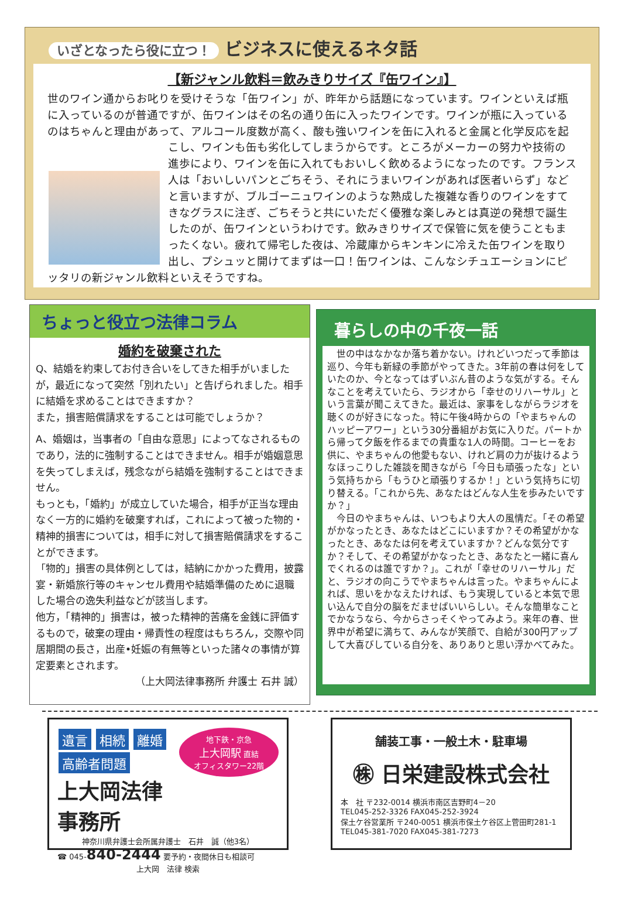いざとなったら役に立つ！ ビジネスに使えるネタ話
【新ジャンル飲料＝飲みきりサイズ『缶ワイン』】
世のワイン通からお叱りを受けそうな「缶ワイン」が、昨年から話題になっています。ワインといえば瓶に入っているのが普通ですが、缶ワインはその名の通り缶に入ったワインです。ワインが瓶に入っているのはちゃんと理由があって、アルコール度数が高く、酸も強いワインを缶に入れると金属と 化学反応を起こし、ワインも缶も劣化してしまうからです。ところがメーカーの努力や技術の進歩により、ワインを缶に入れてもおいしく飲めるようになったのです。フランス人は「おいしいパンとごちそう、それにうまいワインがあれば医者いらず」などと言いますが、ブルゴーニュワインのような熟成した複雑な香りのワインをすてきなグラスに注ぎ、ごちそうと共にいただく優雅な楽しみとは真逆の発想で誕生したのが、缶ワインというわけです。飲みきりサイズで保管に気を使うこともまったくない。疲れて帰宅した夜は、冷蔵庫からキンキンに冷えた缶ワインを取り出し、プシュッと開けてまずは一口！缶ワインは、こんなシチュエーションにピッタリの新ジャンル飲料といえそうですね。
ちょっと役立つ法律コラム
婚約を破棄された
Q、結婚を約束してお付き合いをしてきた相手がいましたが，最近になって突然「別れたい」と告げられました。相手に結婚を求めることはできますか？
また，損害賠償請求をすることは可能でしょうか？
A、婚姻は，当事者の「自由な意思」によってなされるものであり，法的に強制することはできません。相手が婚姻意思を失ってしまえば，残念ながら結婚を強制することはできません。
もっとも，「婚約」が成立していた場合，相手が正当な理由なく一方的に婚約を破棄すれば，これによって被った物的・精神的損害については，相手に対して損害賠償請求をすることができます。
「物的」損害の具体例としては，結納にかかった費用，披露宴・新婚旅行等のキャンセル費用や結婚準備のために退職した場合の逸失利益などが該当します。
他方，「精神的」損害は，被った精神的苦痛を金銭に評価するもので，破棄の理由・帰責性の程度はもちろん，交際や同居期間の長さ，出産•妊娠の有無等といった諸々の事情が算定要素とされます。
（上大岡法律事務所 弁護士 石井 誠）
暮らしの中の千夜一話
　世の中はなかなか落ち着かない。けれどいつだって季節は巡り、今年も新緑の季節がやってきた。3年前の春は何をしていたのか、今となってはずいぶん昔のような気がする。そんなことを考えていたら、ラジオから「幸せのリハーサル」という言葉が聞こえてきた。最近は、家事をしながらラジオを聴くのが好きになった。特に午後4時からの「やまちゃんのハッピーアワー」という30分番組がお気に入りだ。パートから帰って夕飯を作るまでの貴重な1人の時間。コーヒーをお供に、やまちゃんの他愛もない、けれど肩の力が抜けるようなほっこりした雑談を聞きながら「今日も頑張ったな」という気持ちから「もうひと頑張りするか！」という気持ちに切り替える。「これから先、あなたはどんな人生を歩みたいですか？」
　今日のやまちゃんは、いつもより大人の風情だ。「その希望がかなったとき、あなたはどこにいますか？その希望がかなったとき、あなたは何を考えていますか？どんな気分ですか？そして、その希望がかなったとき、あなたと一緒に喜んでくれるのは誰ですか？」。これが「幸せのリハーサル」だと、ラジオの向こうでやまちゃんは言った。やまちゃんによれば、思いをかなえたければ、もう実現していると本気で思い込んで自分の脳をだませばいいらしい。そんな簡単なことでかなうなら、今からさっそくやってみよう。来年の春、世界中が希望に満ちて、みんなが笑顔で、自給が300円アップして大喜びしている自分を、ありありと思い浮かべてみた。
地下鉄・京急
上大岡駅 直結
オフィスタワー22階
遺言 相続 離婚
高齢者問題
上大岡法律事務所
神奈川県弁護士会所属弁護士　石井　誠（他3名）
☎ 045-840-2444 要予約・夜間休日も相談可
上大岡　法律 検索
舗装工事・一般土木・駐車場
㊑ 日栄建設株式会社
本　社 〒232-0014 横浜市南区吉野町4－20
TEL045-252-3326 FAX045-252-3924
保土ケ谷営業所 〒240-0051 横浜市保土ケ谷区上菅田町281-1
TEL045-381-7020 FAX045-381-7273